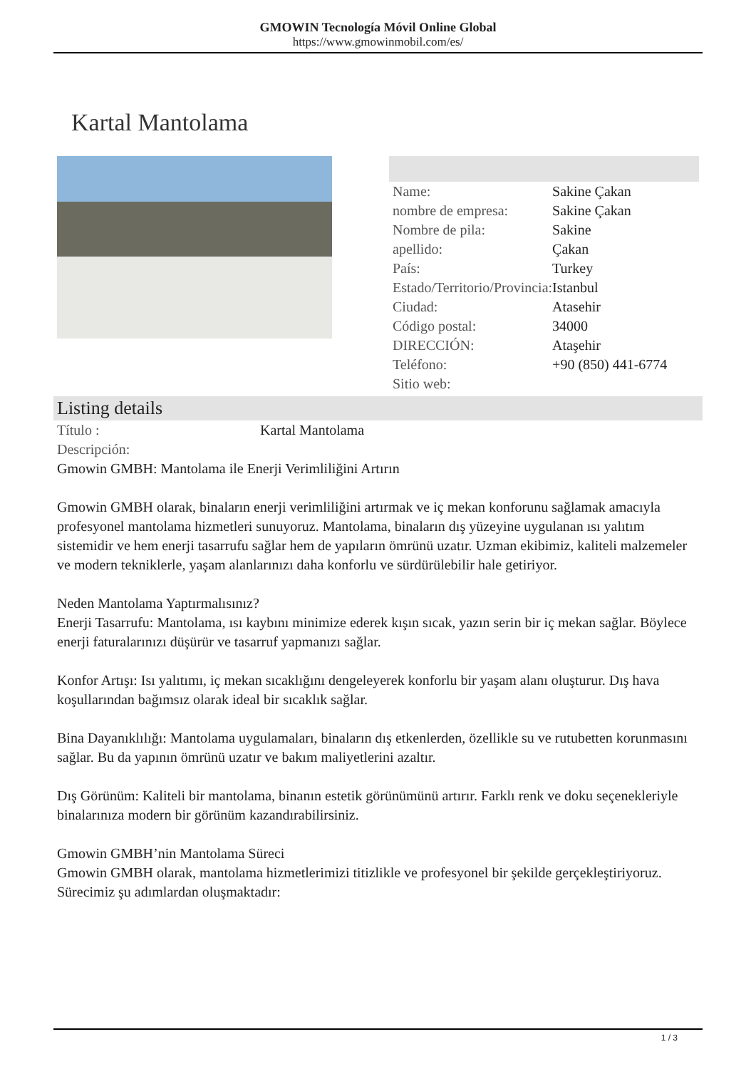GMOWIN Tecnología Móvil Online Global
https://www.gmowinmobil.com/es/
Kartal Mantolama
| Name: | Sakine Çakan |
| nombre de empresa: | Sakine Çakan |
| Nombre de pila: | Sakine |
| apellido: | Çakan |
| País: | Turkey |
| Estado/Territorio/Provincia: | Istanbul |
| Ciudad: | Atasehir |
| Código postal: | 34000 |
| DIRECCIÓN: | Ataşehir |
| Teléfono: | +90 (850) 441-6774 |
| Sitio web: | |
Listing details
| Título : | Kartal Mantolama |
Descripción:
Gmowin GMBH: Mantolama ile Enerji Verimliliğini Artırın
Gmowin GMBH olarak, binaların enerji verimliliğini artırmak ve iç mekan konforunu sağlamak amacıyla profesyonel mantolama hizmetleri sunuyoruz. Mantolama, binaların dış yüzeyine uygulanan ısı yalıtım sistemidir ve hem enerji tasarrufu sağlar hem de yapıların ömrünü uzatır. Uzman ekibimiz, kaliteli malzemeler ve modern tekniklerle, yaşam alanlarınızı daha konforlu ve sürdürülebilir hale getiriyor.
Neden Mantolama Yaptırmalısınız?
Enerji Tasarrufu: Mantolama, ısı kaybını minimize ederek kışın sıcak, yazın serin bir iç mekan sağlar. Böylece enerji faturalarınızı düşürür ve tasarruf yapmanızı sağlar.
Konfor Artışı: Isı yalıtımı, iç mekan sıcaklığını dengeleyerek konforlu bir yaşam alanı oluşturur. Dış hava koşullarından bağımsız olarak ideal bir sıcaklık sağlar.
Bina Dayanıklılığı: Mantolama uygulamaları, binaların dış etkenlerden, özellikle su ve rutubetten korunmasını sağlar. Bu da yapının ömrünü uzatır ve bakım maliyetlerini azaltır.
Dış Görünüm: Kaliteli bir mantolama, binanın estetik görünümünü artırır. Farklı renk ve doku seçenekleriyle binalarınıza modern bir görünüm kazandırabilirsiniz.
Gmowin GMBH’nin Mantolama Süreci
Gmowin GMBH olarak, mantolama hizmetlerimizi titizlikle ve profesyonel bir şekilde gerçekleştiriyoruz. Sürecimiz şu adımlardan oluşmaktadır:
1 / 3